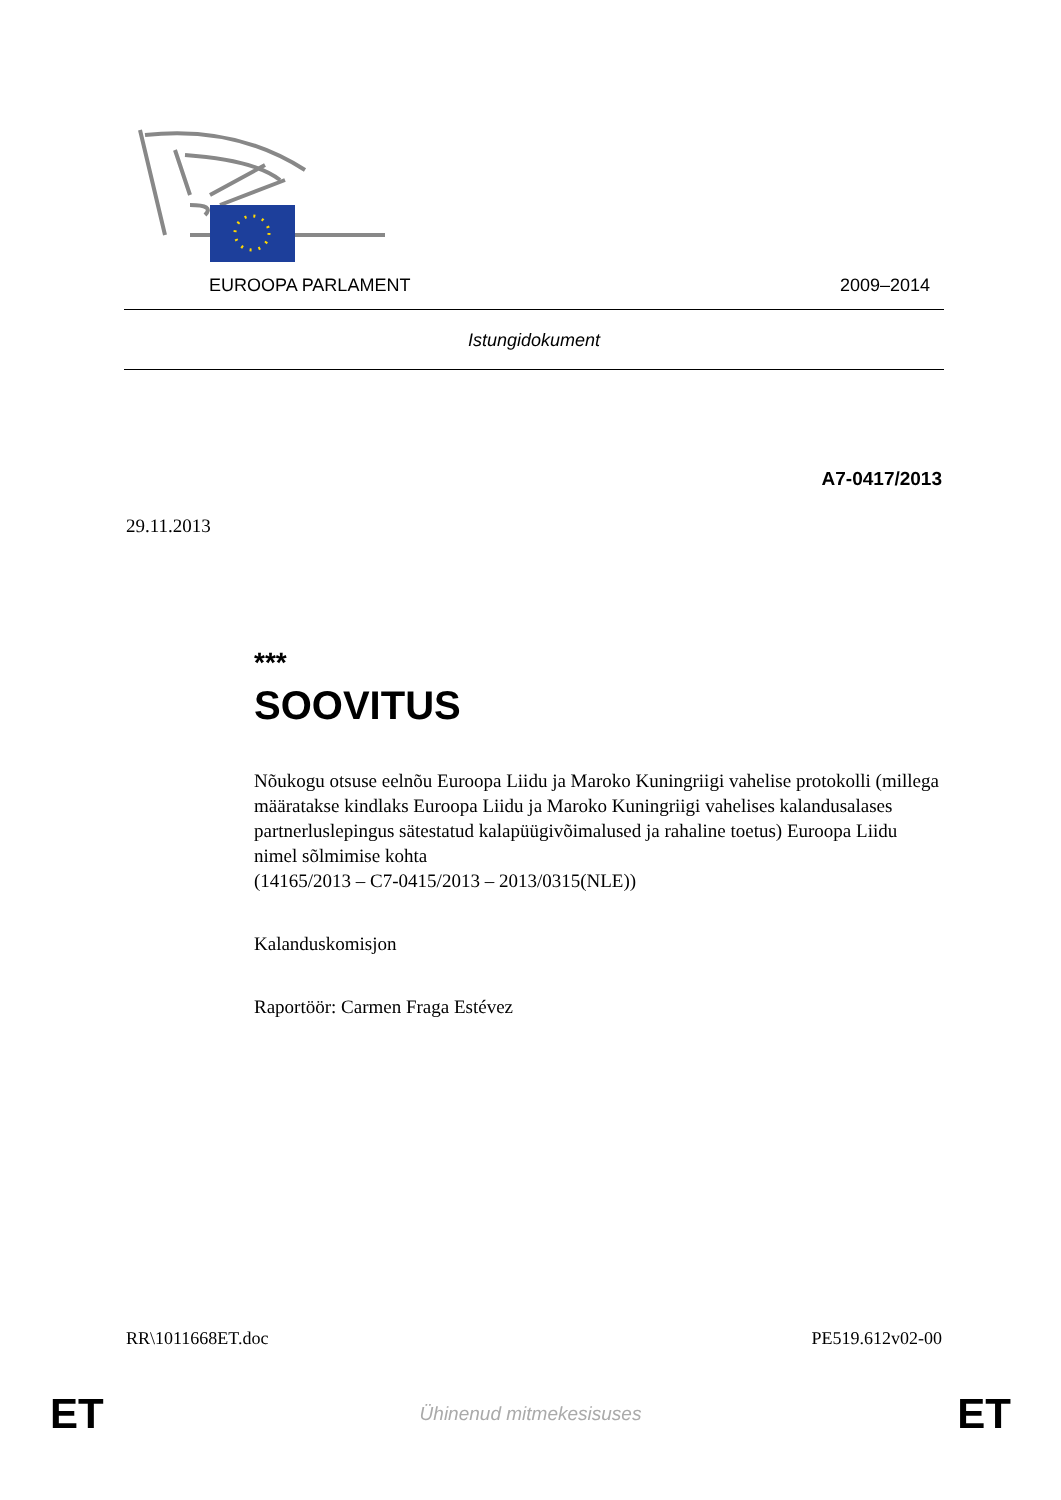EUROOPA PARLAMENT 2009–2014
Istungidokument
A7-0417/2013
29.11.2013
***
SOOVITUS
Nõukogu otsuse eelnõu Euroopa Liidu ja Maroko Kuningriigi vahelise protokolli (millega määratakse kindlaks Euroopa Liidu ja Maroko Kuningriigi vahelises kalandusalases partnerluslepingus sätestatud kalapüügivõimalused ja rahaline toetus) Euroopa Liidu nimel sõlmimise kohta
(14165/2013 – C7-0415/2013 – 2013/0315(NLE))
Kalanduskomisjon
Raportöör: Carmen Fraga Estévez
RR\1011668ET.doc PE519.612v02-00
ET Ühinenud mitmekesisuses ET